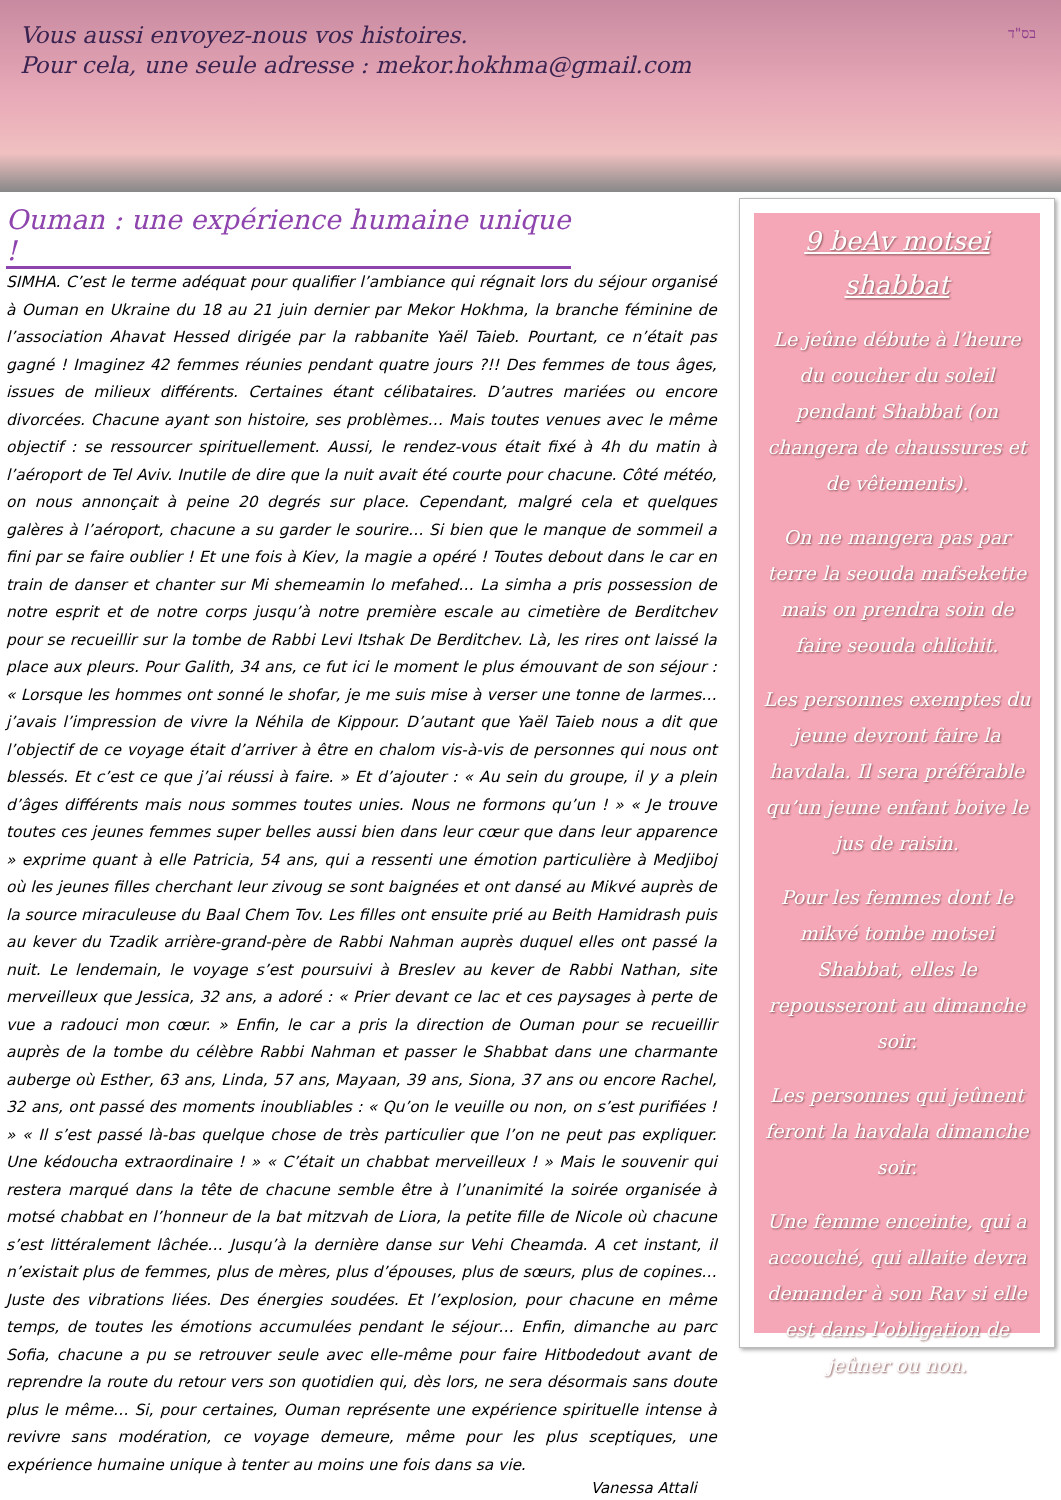בס"ד
Vous aussi envoyez-nous vos histoires.
Pour cela, une seule adresse : mekor.hokhma@gmail.com
Ouman : une expérience humaine unique !
SIMHA. C’est le terme adéquat pour qualifier l’ambiance qui régnait lors du séjour organisé à Ouman en Ukraine du 18 au 21 juin dernier par Mekor Hokhma, la branche féminine de l’association Ahavat Hessed dirigée par la rabbanite Yaël Taieb. Pourtant, ce n’était pas gagné ! Imaginez 42 femmes réunies pendant quatre jours ?!! Des femmes de tous âges, issues de milieux différents. Certaines étant célibataires. D’autres mariées ou encore divorcées. Chacune ayant son histoire, ses problèmes… Mais toutes venues avec le même objectif : se ressourcer spirituellement. Aussi, le rendez-vous était fixé à 4h du matin à l’aéroport de Tel Aviv. Inutile de dire que la nuit avait été courte pour chacune. Côté météo, on nous annonçait à peine 20 degrés sur place. Cependant, malgré cela et quelques galères à l’aéroport, chacune a su garder le sourire… Si bien que le manque de sommeil a fini par se faire oublier ! Et une fois à Kiev, la magie a opéré ! Toutes debout dans le car en train de danser et chanter sur Mi shemeamin lo mefahed… La simha a pris possession de notre esprit et de notre corps jusqu’à notre première escale au cimetière de Berditchev pour se recueillir sur la tombe de Rabbi Levi Itshak De Berditchev. Là, les rires ont laissé la place aux pleurs. Pour Galith, 34 ans, ce fut ici le moment le plus émouvant de son séjour : « Lorsque les hommes ont sonné le shofar, je me suis mise à verser une tonne de larmes… j’avais l’impression de vivre la Néhila de Kippour. D’autant que Yaël Taieb nous a dit que l’objectif de ce voyage était d’arriver à être en chalom vis-à-vis de personnes qui nous ont blessés. Et c’est ce que j’ai réussi à faire. » Et d’ajouter : « Au sein du groupe, il y a plein d’âges différents mais nous sommes toutes unies. Nous ne formons qu’un ! » « Je trouve toutes ces jeunes femmes super belles aussi bien dans leur cœur que dans leur apparence » exprime quant à elle Patricia, 54 ans, qui a ressenti une émotion particulière à Medjiboj où les jeunes filles cherchant leur zivoug se sont baignées et ont dansé au Mikvé auprès de la source miraculeuse du Baal Chem Tov. Les filles ont ensuite prié au Beith Hamidrash puis au kever du Tzadik arrière-grand-père de Rabbi Nahman auprès duquel elles ont passé la nuit. Le lendemain, le voyage s’est poursuivi à Breslev au kever de Rabbi Nathan, site merveilleux que Jessica, 32 ans, a adoré : « Prier devant ce lac et ces paysages à perte de vue a radouci mon cœur. » Enfin, le car a pris la direction de Ouman pour se recueillir auprès de la tombe du célèbre Rabbi Nahman et passer le Shabbat dans une charmante auberge où Esther, 63 ans, Linda, 57 ans, Mayaan, 39 ans, Siona, 37 ans ou encore Rachel, 32 ans, ont passé des moments inoubliables : « Qu’on le veuille ou non, on s’est purifiées ! » « Il s’est passé là-bas quelque chose de très particulier que l’on ne peut pas expliquer. Une kédoucha extraordinaire ! » « C’était un chabbat merveilleux ! » Mais le souvenir qui restera marqué dans la tête de chacune semble être à l’unanimité la soirée organisée à motsé chabbat en l’honneur de la bat mitzvah de Liora, la petite fille de Nicole où chacune s’est littéralement lâchée… Jusqu’à la dernière danse sur Vehi Cheamda. A cet instant, il n’existait plus de femmes, plus de mères, plus d’épouses, plus de sœurs, plus de copines… Juste des vibrations liées. Des énergies soudées. Et l’explosion, pour chacune en même temps, de toutes les émotions accumulées pendant le séjour… Enfin, dimanche au parc Sofia, chacune a pu se retrouver seule avec elle-même pour faire Hitbodedout avant de reprendre la route du retour vers son quotidien qui, dès lors, ne sera désormais sans doute plus le même… Si, pour certaines, Ouman représente une expérience spirituelle intense à revivre sans modération, ce voyage demeure, même pour les plus sceptiques, une expérience humaine unique à tenter au moins une fois dans sa vie.
Vanessa Attali
9 beAv motsei shabbat
Le jeûne débute à l’heure du coucher du soleil pendant Shabbat (on changera de chaussures et de vêtements).
On ne mangera pas par terre la seouda mafsekette mais on prendra soin de faire seouda chlichit.
Les personnes exemptes du jeune devront faire la havdala. Il sera préférable qu’un jeune enfant boive le jus de raisin.
Pour les femmes dont le mikvé tombe motsei Shabbat, elles le repousseront au dimanche soir.
Les personnes qui jeûnent feront la havdala dimanche soir.
Une femme enceinte, qui a accouché, qui allaite devra demander à son Rav si elle est dans l’obligation de jeûner ou non.